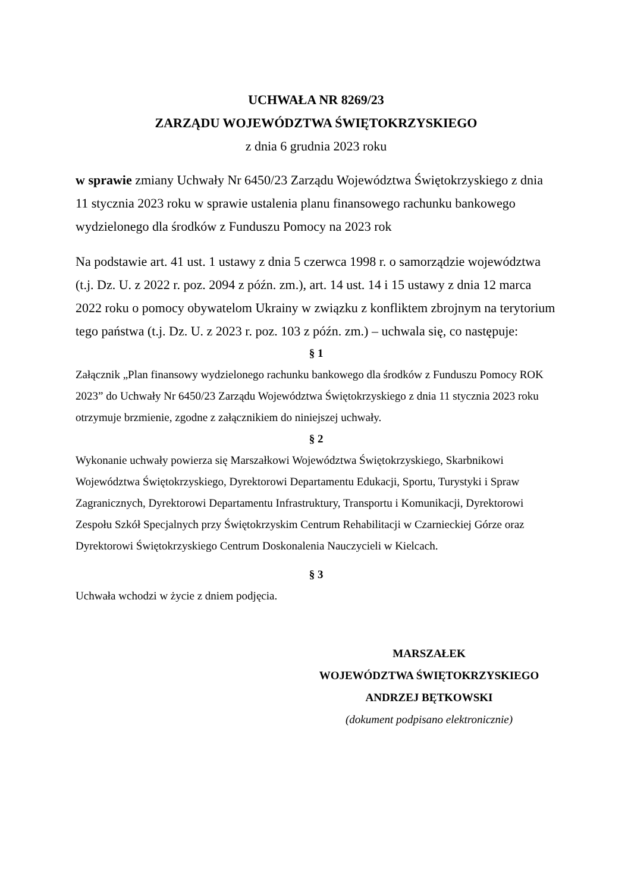UCHWAŁA NR 8269/23
ZARZĄDU WOJEWÓDZTWA ŚWIĘTOKRZYSKIEGO
z dnia 6 grudnia 2023 roku
w sprawie zmiany Uchwały Nr 6450/23 Zarządu Województwa Świętokrzyskiego z dnia 11 stycznia 2023 roku w sprawie ustalenia planu finansowego rachunku bankowego wydzielonego dla środków z Funduszu Pomocy na 2023 rok
Na podstawie art. 41 ust. 1 ustawy z dnia 5 czerwca 1998 r. o samorządzie województwa (t.j. Dz. U. z 2022 r. poz. 2094 z późn. zm.), art. 14 ust. 14 i 15 ustawy z dnia 12 marca 2022 roku o pomocy obywatelom Ukrainy w związku z konfliktem zbrojnym na terytorium tego państwa (t.j. Dz. U. z 2023 r. poz. 103 z późn. zm.) – uchwala się, co następuje:
§ 1
Załącznik „Plan finansowy wydzielonego rachunku bankowego dla środków z Funduszu Pomocy ROK 2023” do Uchwały Nr 6450/23 Zarządu Województwa Świętokrzyskiego z dnia 11 stycznia 2023 roku otrzymuje brzmienie, zgodne z załącznikiem do niniejszej uchwały.
§ 2
Wykonanie uchwały powierza się Marszałkowi Województwa Świętokrzyskiego, Skarbnikowi Województwa Świętokrzyskiego, Dyrektorowi Departamentu Edukacji, Sportu, Turystyki i Spraw Zagranicznych, Dyrektorowi Departamentu Infrastruktury, Transportu i Komunikacji, Dyrektorowi Zespołu Szkół Specjalnych przy Świętokrzyskim Centrum Rehabilitacji w Czarnieckiej Górze oraz Dyrektorowi Świętokrzyskiego Centrum Doskonalenia Nauczycieli w Kielcach.
§ 3
Uchwała wchodzi w życie z dniem podjęcia.
MARSZAŁEK
WOJEWÓDZTWA ŚWIĘTOKRZYSKIEGO
ANDRZEJ BĘTKOWSKI
(dokument podpisano elektronicznie)